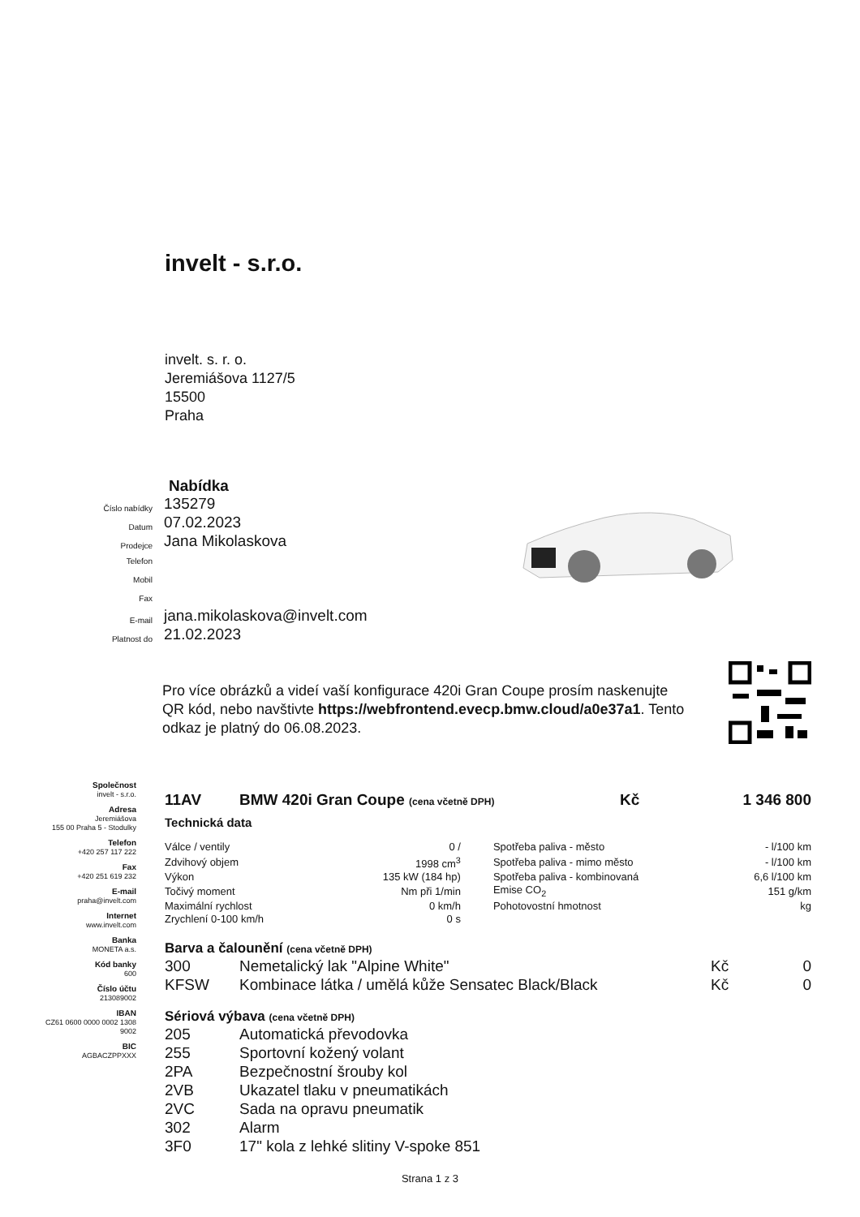invelt - s.r.o.
invelt. s. r. o.
Jeremiášova 1127/5
15500
Praha
Nabídka
Číslo nabídky 135279
Datum 07.02.2023
Prodejce Jana Mikolaskova
Telefon
Mobil
Fax
E-mail jana.mikolaskova@invelt.com
Platnost do 21.02.2023
Pro více obrázků a videí vaší konfigurace 420i Gran Coupe prosím naskenujte QR kód, nebo navštivte https://webfrontend.evecp.bmw.cloud/a0e37a1. Tento odkaz je platný do 06.08.2023.
Společnost
invelt - s.r.o.
Adresa
Jeremiášova
155 00 Praha 5 - Stodulky
Telefon
+420 257 117 222
Fax
+420 251 619 232
E-mail
praha@invelt.com
Internet
www.invelt.com
Banka
MONETA a.s.
Kód banky
600
Číslo účtu
213089002
IBAN
CZ61 0600 0000 0002 1308
9002
BIC
AGBACZPPXXX
| 11AV | BMW 420i Gran Coupe (cena včetně DPH) | Kč | 1 346 800 |
Technická data
| Válce / ventily | 0 / | Spotřeba paliva - město | - l/100 km |
| Zdvihový objem | 1998 cm<sup>3</sup> | Spotřeba paliva - mimo město | - l/100 km |
| Výkon | 135 kW (184 hp) | Spotřeba paliva - kombinovaná | 6,6 l/100 km |
| Točivý moment | Nm při 1/min | Emise CO<sub>2</sub> | 151 g/km |
| Maximální rychlost | 0 km/h | Pohotovostní hmotnost | kg |
| Zrychlení 0-100 km/h | 0 s | | |
Barva a čalounění (cena včetně DPH)
| 300 | Nemetalický lak "Alpine White" | Kč | 0 |
| KFSW | Kombinace látka / umělá kůže Sensatec Black/Black | Kč | 0 |
Sériová výbava (cena včetně DPH)
| 205 | Automatická převodovka |
| 255 | Sportovní kožený volant |
| 2PA | Bezpečnostní šrouby kol |
| 2VB | Ukazatel tlaku v pneumatikách |
| 2VC | Sada na opravu pneumatik |
| 302 | Alarm |
| 3F0 | 17" kola z lehké slitiny V-spoke 851 |
Strana 1 z 3